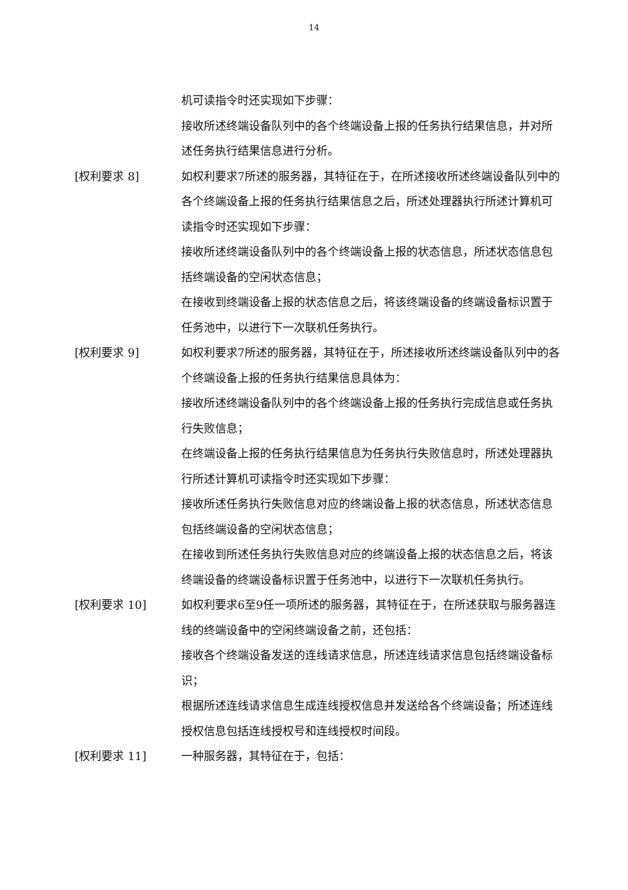14
机可读指令时还实现如下步骤：
接收所述终端设备队列中的各个终端设备上报的任务执行结果信息，并对所述任务执行结果信息进行分析。
[权利要求 8] 如权利要求7所述的服务器，其特征在于，在所述接收所述终端设备队列中的各个终端设备上报的任务执行结果信息之后，所述处理器执行所述计算机可读指令时还实现如下步骤：
接收所述终端设备队列中的各个终端设备上报的状态信息，所述状态信息包括终端设备的空闲状态信息；
在接收到终端设备上报的状态信息之后，将该终端设备的终端设备标识置于任务池中，以进行下一次联机任务执行。
[权利要求 9] 如权利要求7所述的服务器，其特征在于，所述接收所述终端设备队列中的各个终端设备上报的任务执行结果信息具体为：
接收所述终端设备队列中的各个终端设备上报的任务执行完成信息或任务执行失败信息；
在终端设备上报的任务执行结果信息为任务执行失败信息时，所述处理器执行所述计算机可读指令时还实现如下步骤：
接收所述任务执行失败信息对应的终端设备上报的状态信息，所述状态信息包括终端设备的空闲状态信息；
在接收到所述任务执行失败信息对应的终端设备上报的状态信息之后，将该终端设备的终端设备标识置于任务池中，以进行下一次联机任务执行。
[权利要求 10] 如权利要求6至9任一项所述的服务器，其特征在于，在所述获取与服务器连线的终端设备中的空闲终端设备之前，还包括：
接收各个终端设备发送的连线请求信息，所述连线请求信息包括终端设备标识；
根据所述连线请求信息生成连线授权信息并发送给各个终端设备；所述连线授权信息包括连线授权号和连线授权时间段。
[权利要求 11] 一种服务器，其特征在于，包括：